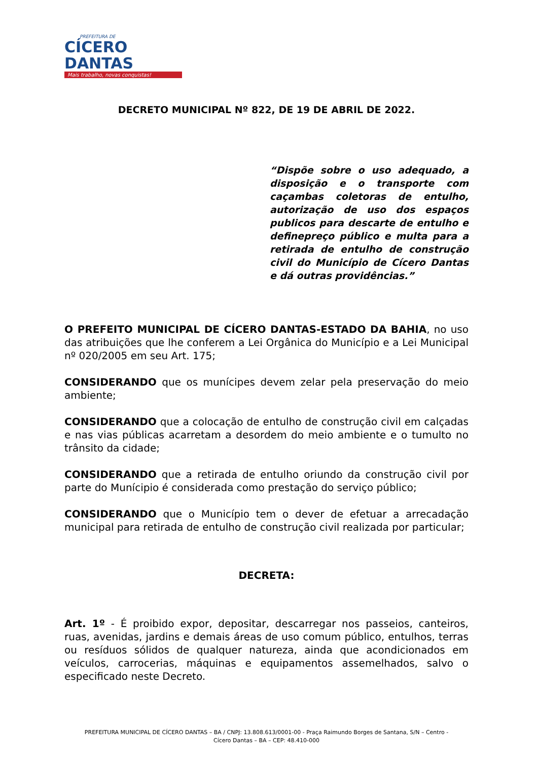PREFEITURA DE
CÍCERO DANTAS
Mais trabalho, novas conquistas!
DECRETO MUNICIPAL Nº 822, DE 19 DE ABRIL DE 2022.
“Dispõe sobre o uso adequado, a disposição e o transporte com caçambas coletoras de entulho, autorização de uso dos espaços publicos para descarte de entulho e definepreço público e multa para a retirada de entulho de construção civil do Município de Cícero Dantas e dá outras providências.”
O PREFEITO MUNICIPAL DE CÍCERO DANTAS-ESTADO DA BAHIA, no uso das atribuições que lhe conferem a Lei Orgânica do Município e a Lei Municipal nº 020/2005 em seu Art. 175;
CONSIDERANDO que os munícipes devem zelar pela preservação do meio ambiente;
CONSIDERANDO que a colocação de entulho de construção civil em calçadas e nas vias públicas acarretam a desordem do meio ambiente e o tumulto no trânsito da cidade;
CONSIDERANDO que a retirada de entulho oriundo da construção civil por parte do Munícipio é considerada como prestação do serviço público;
CONSIDERANDO que o Município tem o dever de efetuar a arrecadação municipal para retirada de entulho de construção civil realizada por particular;
DECRETA:
Art. 1º - É proibido expor, depositar, descarregar nos passeios, canteiros, ruas, avenidas, jardins e demais áreas de uso comum público, entulhos, terras ou resíduos sólidos de qualquer natureza, ainda que acondicionados em veículos, carrocerias, máquinas e equipamentos assemelhados, salvo o especificado neste Decreto.
PREFEITURA MUNICIPAL DE CÍCERO DANTAS – BA / CNPJ: 13.808.613/0001-00 - Praça Raimundo Borges de Santana, S/N – Centro -
Cícero Dantas – BA – CEP: 48.410-000